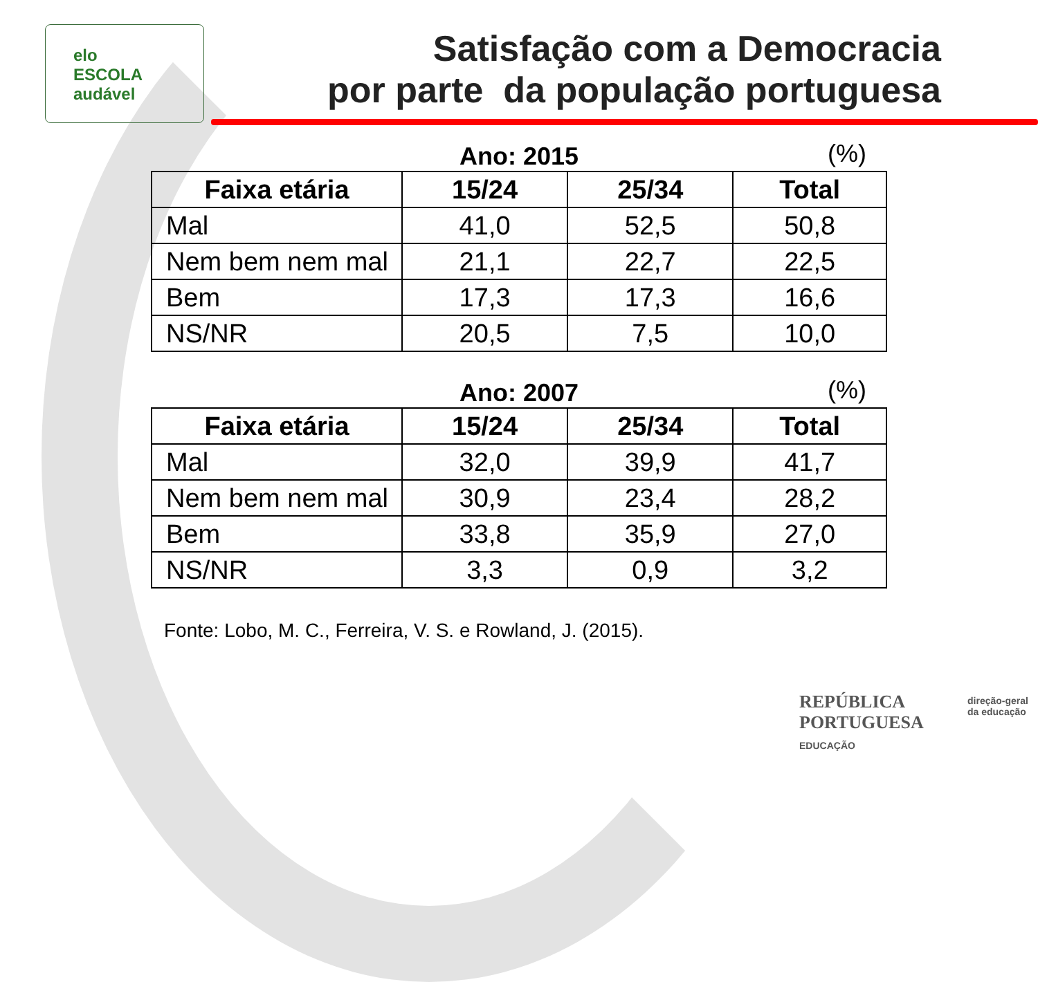elo
ESCOLA
audável
Satisfação com a Democracia
por parte da população portuguesa
Ano: 2015 (%)
| Faixa etária | 15/24 | 25/34 | Total |
| --- | --- | --- | --- |
| Mal | 41,0 | 52,5 | 50,8 |
| Nem bem nem mal | 21,1 | 22,7 | 22,5 |
| Bem | 17,3 | 17,3 | 16,6 |
| NS/NR | 20,5 | 7,5 | 10,0 |
Ano: 2007 (%)
| Faixa etária | 15/24 | 25/34 | Total |
| --- | --- | --- | --- |
| Mal | 32,0 | 39,9 | 41,7 |
| Nem bem nem mal | 30,9 | 23,4 | 28,2 |
| Bem | 33,8 | 35,9 | 27,0 |
| NS/NR | 3,3 | 0,9 | 3,2 |
Fonte: Lobo, M. C., Ferreira, V. S. e Rowland, J. (2015).
REPÚBLICA
PORTUGUESA
EDUCAÇÃO
direção-geral
da educação